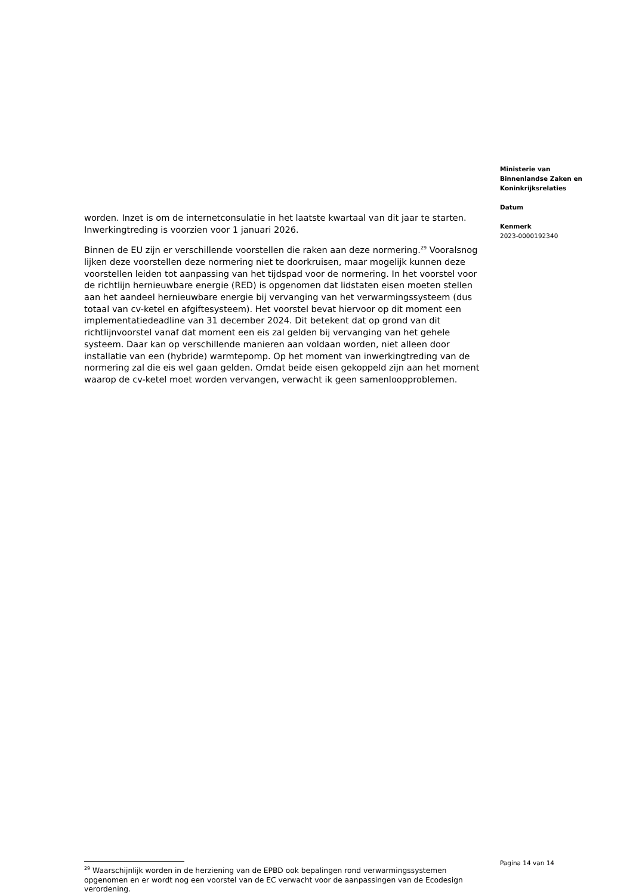Ministerie van
Binnenlandse Zaken en
Koninkrijksrelaties
Datum
Kenmerk
2023-0000192340
worden. Inzet is om de internetconsulatie in het laatste kwartaal van dit jaar te starten. Inwerkingtreding is voorzien voor 1 januari 2026.
Binnen de EU zijn er verschillende voorstellen die raken aan deze normering.<sup>29</sup> Vooralsnog lijken deze voorstellen deze normering niet te doorkruisen, maar mogelijk kunnen deze voorstellen leiden tot aanpassing van het tijdspad voor de normering. In het voorstel voor de richtlijn hernieuwbare energie (RED) is opgenomen dat lidstaten eisen moeten stellen aan het aandeel hernieuwbare energie bij vervanging van het verwarmingssysteem (dus totaal van cv-ketel en afgiftesysteem). Het voorstel bevat hiervoor op dit moment een implementatiedeadline van 31 december 2024. Dit betekent dat op grond van dit richtlijnvoorstel vanaf dat moment een eis zal gelden bij vervanging van het gehele systeem. Daar kan op verschillende manieren aan voldaan worden, niet alleen door installatie van een (hybride) warmtepomp. Op het moment van inwerkingtreding van de normering zal die eis wel gaan gelden. Omdat beide eisen gekoppeld zijn aan het moment waarop de cv-ketel moet worden vervangen, verwacht ik geen samenloopproblemen.
Pagina 14 van 14
<sup>29</sup> Waarschijnlijk worden in de herziening van de EPBD ook bepalingen rond verwarmingssystemen opgenomen en er wordt nog een voorstel van de EC verwacht voor de aanpassingen van de Ecodesign verordening.